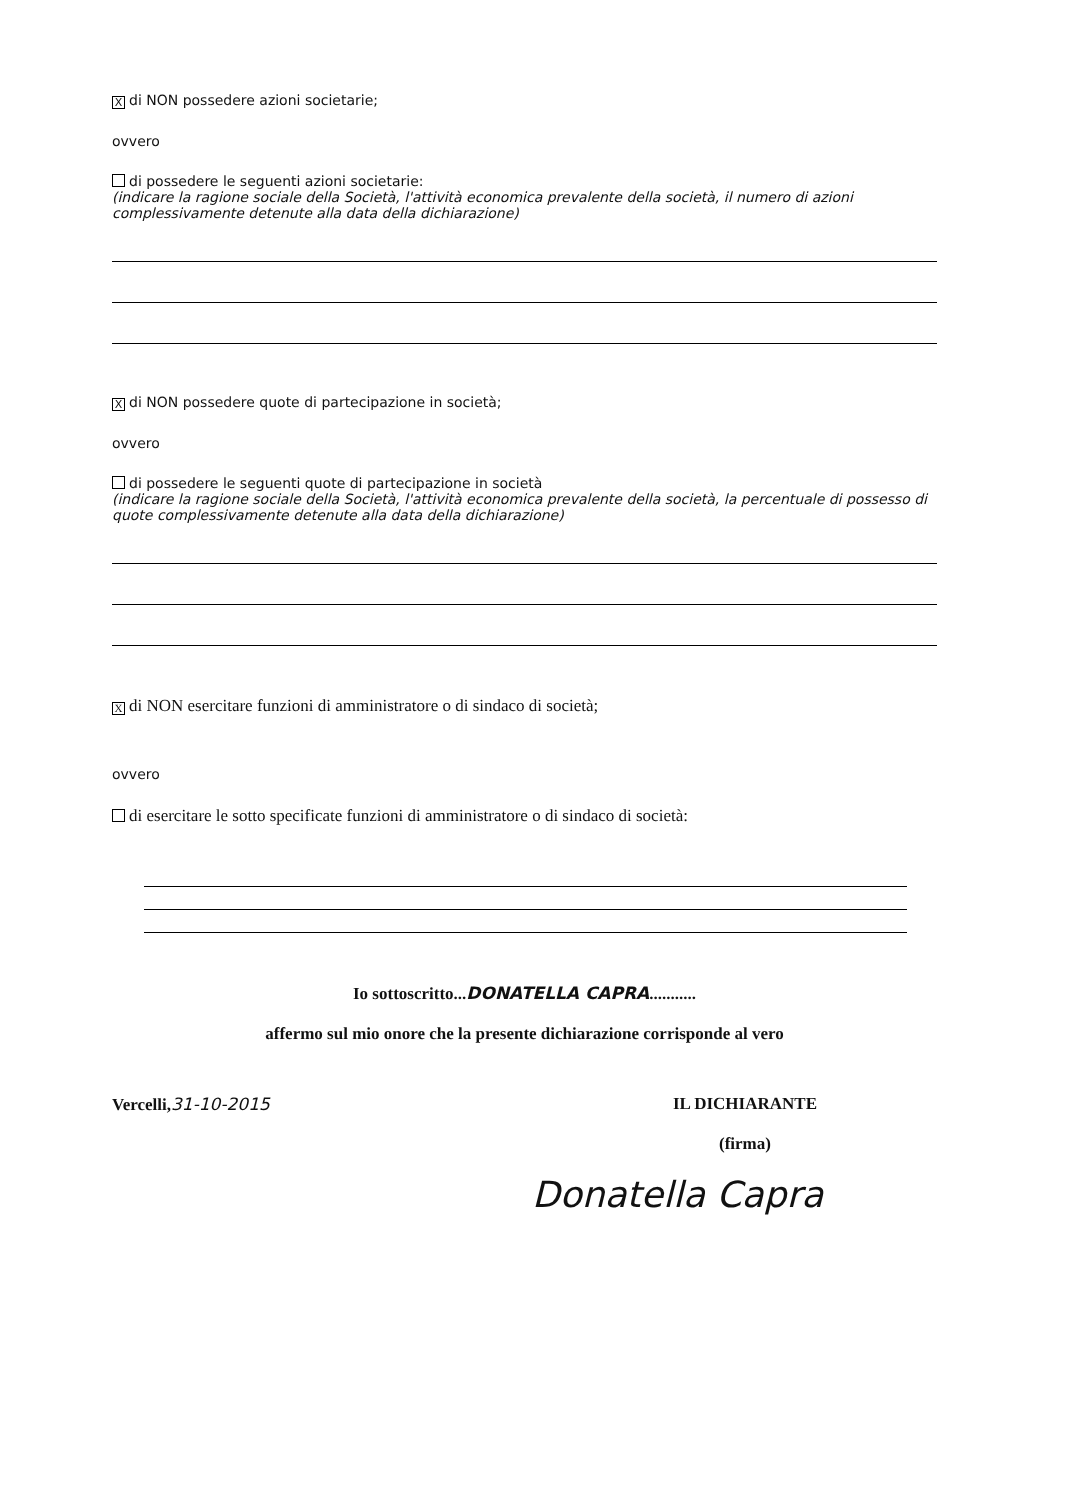Xdi NON possedere azioni societarie;
ovvero
di possedere le seguenti azioni societarie:
(indicare la ragione sociale della Società, l'attività economica prevalente della società, il numero di azioni complessivamente detenute alla data della dichiarazione)
Xdi NON possedere quote di partecipazione in società;
ovvero
di possedere le seguenti quote di partecipazione in società
(indicare la ragione sociale della Società, l'attività economica prevalente della società, la percentuale di possesso di quote complessivamente detenute alla data della dichiarazione)
Xdi NON esercitare funzioni di amministratore o di sindaco di società;
ovvero
di esercitare le sotto specificate funzioni di amministratore o di sindaco di società:
Io sottoscritto...DONATELLA CAPRA...........
affermo sul mio onore che la presente dichiarazione corrisponde al vero
Vercelli,31-10-2015 IL DICHIARANTE
(firma)
Donatella Capra